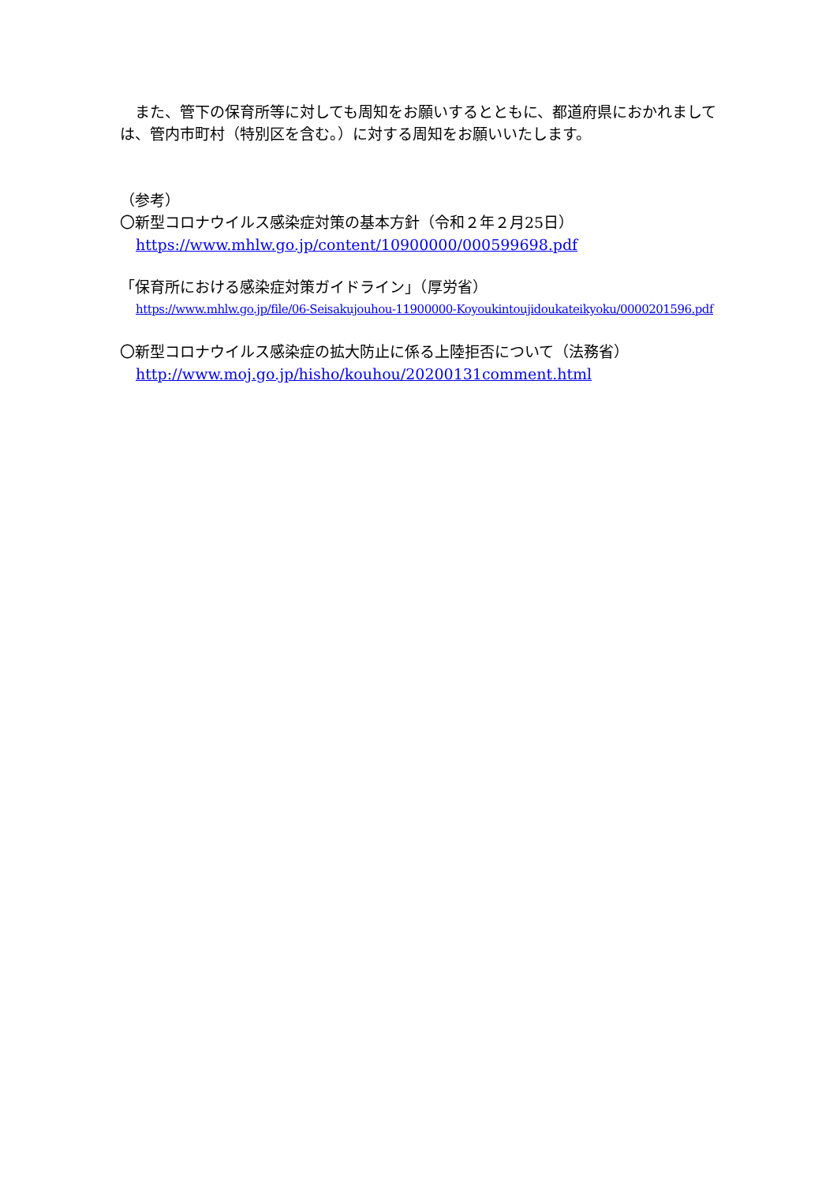また、管下の保育所等に対しても周知をお願いするとともに、都道府県におかれましては、管内市町村（特別区を含む。）に対する周知をお願いいたします。
（参考）
〇新型コロナウイルス感染症対策の基本方針（令和２年２月25日）
https://www.mhlw.go.jp/content/10900000/000599698.pdf
「保育所における感染症対策ガイドライン」（厚労省）
https://www.mhlw.go.jp/file/06-Seisakujouhou-11900000-Koyoukintoujidoukateikyoku/0000201596.pdf
〇新型コロナウイルス感染症の拡大防止に係る上陸拒否について（法務省）
http://www.moj.go.jp/hisho/kouhou/20200131comment.html